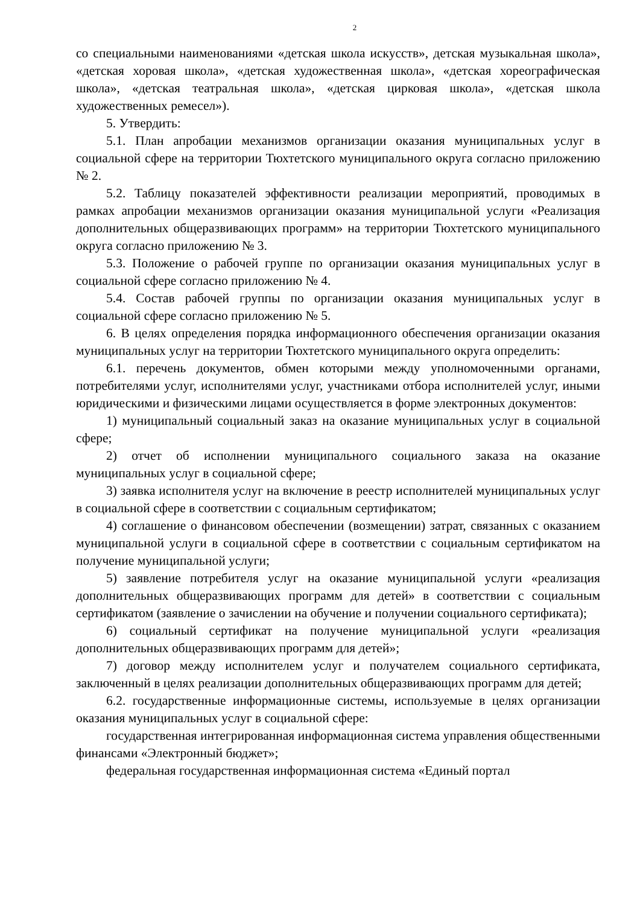2
со специальными наименованиями «детская школа искусств», детская музыкальная школа», «детская хоровая школа», «детская художественная школа», «детская хореографическая школа», «детская театральная школа», «детская цирковая школа», «детская школа художественных ремесел»).
5. Утвердить:
5.1. План апробации механизмов организации оказания муниципальных услуг в социальной сфере на территории Тюхтетского муниципального округа согласно приложению № 2.
5.2. Таблицу показателей эффективности реализации мероприятий, проводимых в рамках апробации механизмов организации оказания муниципальной услуги «Реализация дополнительных общеразвивающих программ» на территории Тюхтетского муниципального округа согласно приложению № 3.
5.3. Положение о рабочей группе по организации оказания муниципальных услуг в социальной сфере согласно приложению № 4.
5.4. Состав рабочей группы по организации оказания муниципальных услуг в социальной сфере согласно приложению № 5.
6. В целях определения порядка информационного обеспечения организации оказания муниципальных услуг на территории Тюхтетского муниципального округа определить:
6.1. перечень документов, обмен которыми между уполномоченными органами, потребителями услуг, исполнителями услуг, участниками отбора исполнителей услуг, иными юридическими и физическими лицами осуществляется в форме электронных документов:
1) муниципальный социальный заказ на оказание муниципальных услуг в социальной сфере;
2) отчет об исполнении муниципального социального заказа на оказание муниципальных услуг в социальной сфере;
3) заявка исполнителя услуг на включение в реестр исполнителей муниципальных услуг в социальной сфере в соответствии с социальным сертификатом;
4) соглашение о финансовом обеспечении (возмещении) затрат, связанных с оказанием муниципальной услуги в социальной сфере в соответствии с социальным сертификатом на получение муниципальной услуги;
5) заявление потребителя услуг на оказание муниципальной услуги «реализация дополнительных общеразвивающих программ для детей» в соответствии с социальным сертификатом (заявление о зачислении на обучение и получении социального сертификата);
6) социальный сертификат на получение муниципальной услуги «реализация дополнительных общеразвивающих программ для детей»;
7) договор между исполнителем услуг и получателем социального сертификата, заключенный в целях реализации дополнительных общеразвивающих программ для детей;
6.2. государственные информационные системы, используемые в целях организации оказания муниципальных услуг в социальной сфере:
государственная интегрированная информационная система управления общественными финансами «Электронный бюджет»;
федеральная государственная информационная система «Единый портал